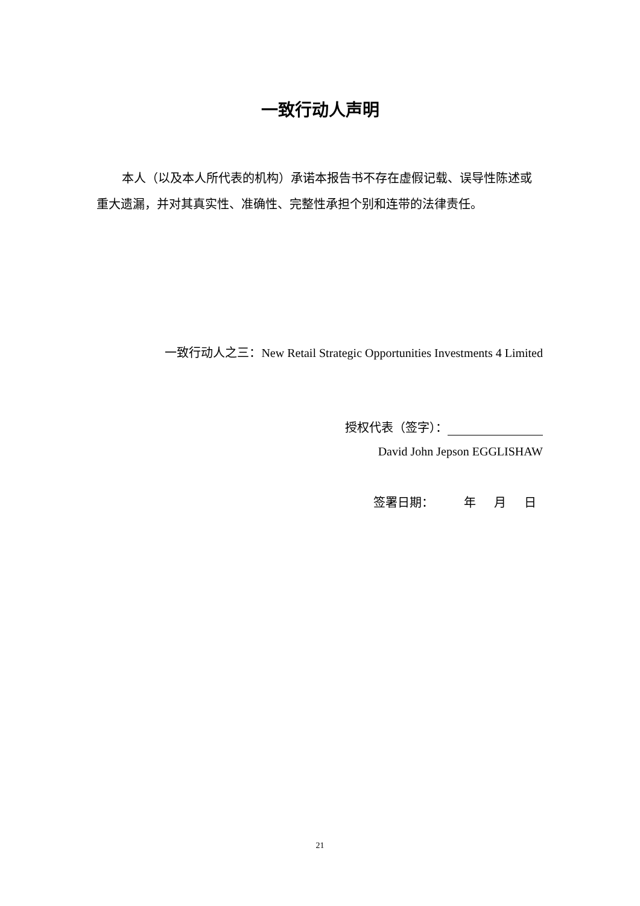一致行动人声明
本人（以及本人所代表的机构）承诺本报告书不存在虚假记载、误导性陈述或重大遗漏，并对其真实性、准确性、完整性承担个别和连带的法律责任。
一致行动人之三：New Retail Strategic Opportunities Investments 4 Limited
授权代表（签字）：
David John Jepson EGGLISHAW
签署日期： 年 月 日
21